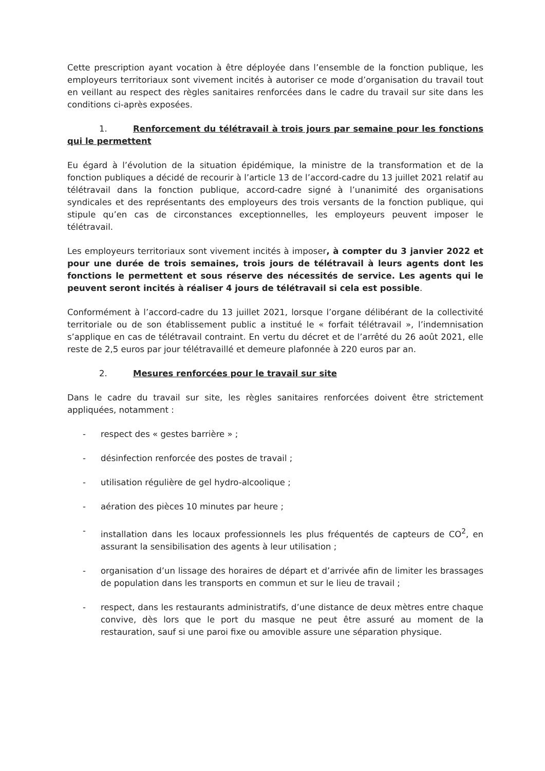Cette prescription ayant vocation à être déployée dans l’ensemble de la fonction publique, les employeurs territoriaux sont vivement incités à autoriser ce mode d’organisation du travail tout en veillant au respect des règles sanitaires renforcées dans le cadre du travail sur site dans les conditions ci-après exposées.
1. Renforcement du télétravail à trois jours par semaine pour les fonctions qui le permettent
Eu égard à l’évolution de la situation épidémique, la ministre de la transformation et de la fonction publiques a décidé de recourir à l’article 13 de l’accord-cadre du 13 juillet 2021 relatif au télétravail dans la fonction publique, accord-cadre signé à l’unanimité des organisations syndicales et des représentants des employeurs des trois versants de la fonction publique, qui stipule qu’en cas de circonstances exceptionnelles, les employeurs peuvent imposer le télétravail.
Les employeurs territoriaux sont vivement incités à imposer, à compter du 3 janvier 2022 et pour une durée de trois semaines, trois jours de télétravail à leurs agents dont les fonctions le permettent et sous réserve des nécessités de service. Les agents qui le peuvent seront incités à réaliser 4 jours de télétravail si cela est possible.
Conformément à l’accord-cadre du 13 juillet 2021, lorsque l’organe délibérant de la collectivité territoriale ou de son établissement public a institué le « forfait télétravail », l’indemnisation s’applique en cas de télétravail contraint. En vertu du décret et de l’arrêté du 26 août 2021, elle reste de 2,5 euros par jour télétravaillé et demeure plafonnée à 220 euros par an.
2. Mesures renforcées pour le travail sur site
Dans le cadre du travail sur site, les règles sanitaires renforcées doivent être strictement appliquées, notamment :
- respect des « gestes barrière » ;
- désinfection renforcée des postes de travail ;
- utilisation régulière de gel hydro-alcoolique ;
- aération des pièces 10 minutes par heure ;
- installation dans les locaux professionnels les plus fréquentés de capteurs de CO<sup>2</sup>, en assurant la sensibilisation des agents à leur utilisation ;
- organisation d’un lissage des horaires de départ et d’arrivée afin de limiter les brassages de population dans les transports en commun et sur le lieu de travail ;
- respect, dans les restaurants administratifs, d’une distance de deux mètres entre chaque convive, dès lors que le port du masque ne peut être assuré au moment de la restauration, sauf si une paroi fixe ou amovible assure une séparation physique.